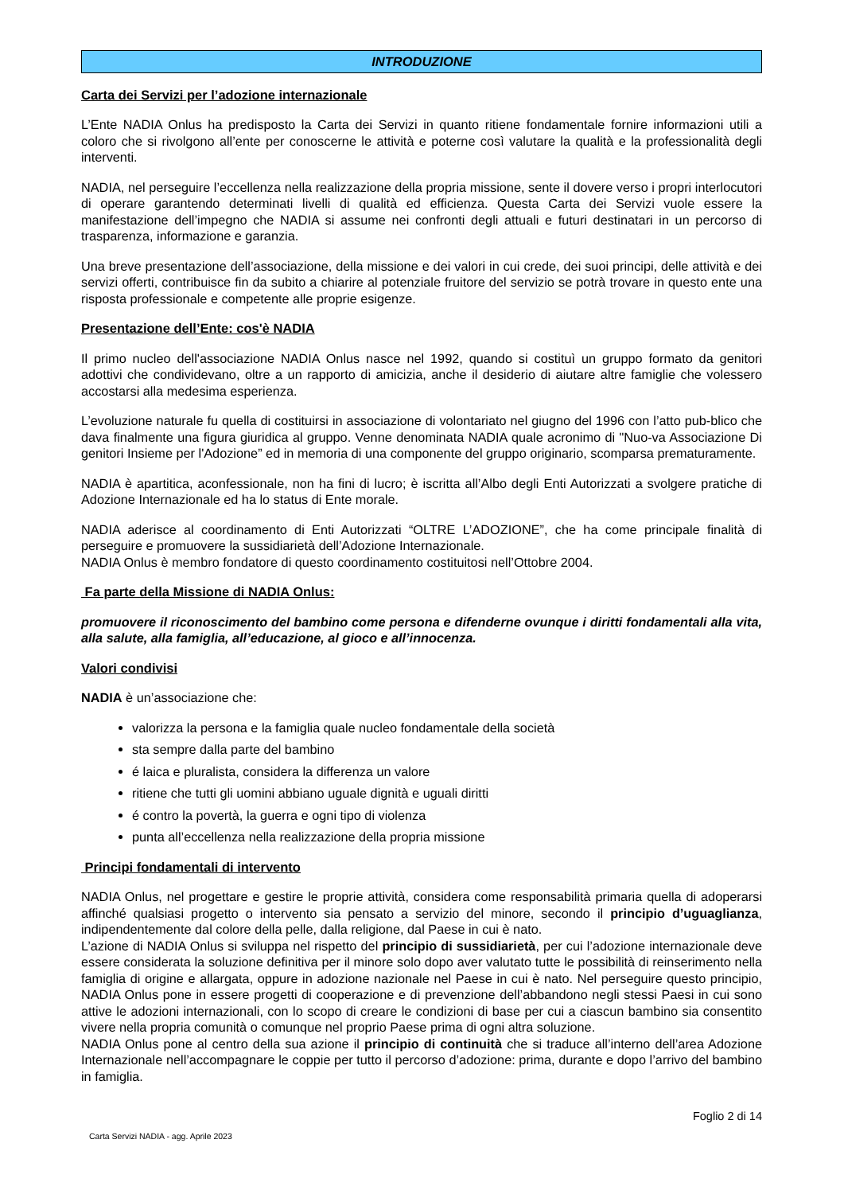INTRODUZIONE
Carta dei Servizi per l’adozione internazionale
L’Ente NADIA Onlus ha predisposto la Carta dei Servizi in quanto ritiene fondamentale fornire informazioni utili a coloro che si rivolgono all’ente per conoscerne le attività e poterne così valutare la qualità e la professionalità degli interventi.
NADIA, nel perseguire l’eccellenza nella realizzazione della propria missione, sente il dovere verso i propri interlocutori di operare garantendo determinati livelli di qualità ed efficienza. Questa Carta dei Servizi vuole essere la manifestazione dell’impegno che NADIA si assume nei confronti degli attuali e futuri destinatari in un percorso di trasparenza, informazione e garanzia.
Una breve presentazione dell’associazione, della missione e dei valori in cui crede, dei suoi principi, delle attività e dei servizi offerti, contribuisce fin da subito a chiarire al potenziale fruitore del servizio se potrà trovare in questo ente una risposta professionale e competente alle proprie esigenze.
Presentazione dell’Ente: cos'è NADIA
Il primo nucleo dell'associazione NADIA Onlus nasce nel 1992, quando si costituì un gruppo formato da genitori adottivi che condividevano, oltre a un rapporto di amicizia, anche il desiderio di aiutare altre famiglie che volessero accostarsi alla medesima esperienza.
L’evoluzione naturale fu quella di costituirsi in associazione di volontariato nel giugno del 1996 con l’atto pub-blico che dava finalmente una figura giuridica al gruppo. Venne denominata NADIA quale acronimo di "Nuo-va Associazione Di genitori Insieme per l'Adozione” ed in memoria di una componente del gruppo originario, scomparsa prematuramente.
NADIA è apartitica, aconfessionale, non ha fini di lucro; è iscritta all’Albo degli Enti Autorizzati a svolgere pratiche di Adozione Internazionale ed ha lo status di Ente morale.
NADIA aderisce al coordinamento di Enti Autorizzati “OLTRE L’ADOZIONE”, che ha come principale finalità di perseguire e promuovere la sussidiarietà dell’Adozione Internazionale.
NADIA Onlus è membro fondatore di questo coordinamento costituitosi nell’Ottobre 2004.
Fa parte della Missione di NADIA Onlus:
promuovere il riconoscimento del bambino come persona e difenderne ovunque i diritti fondamentali alla vita, alla salute, alla famiglia, all’educazione, al gioco e all’innocenza.
Valori condivisi
NADIA è un’associazione che:
valorizza la persona e la famiglia quale nucleo fondamentale della società
sta sempre dalla parte del bambino
é laica e pluralista, considera la differenza un valore
ritiene che tutti gli uomini abbiano uguale dignità e uguali diritti
é contro la povertà, la guerra e ogni tipo di violenza
punta all’eccellenza nella realizzazione della propria missione
Principi fondamentali di intervento
NADIA Onlus, nel progettare e gestire le proprie attività, considera come responsabilità primaria quella di adoperarsi affinché qualsiasi progetto o intervento sia pensato a servizio del minore, secondo il principio d’uguaglianza, indipendentemente dal colore della pelle, dalla religione, dal Paese in cui è nato.
L’azione di NADIA Onlus si sviluppa nel rispetto del principio di sussidiarietà, per cui l’adozione internazionale deve essere considerata la soluzione definitiva per il minore solo dopo aver valutato tutte le possibilità di reinserimento nella famiglia di origine e allargata, oppure in adozione nazionale nel Paese in cui è nato. Nel perseguire questo principio, NADIA Onlus pone in essere progetti di cooperazione e di prevenzione dell’abbandono negli stessi Paesi in cui sono attive le adozioni internazionali, con lo scopo di creare le condizioni di base per cui a ciascun bambino sia consentito vivere nella propria comunità o comunque nel proprio Paese prima di ogni altra soluzione.
NADIA Onlus pone al centro della sua azione il principio di continuità che si traduce all’interno dell’area Adozione Internazionale nell’accompagnare le coppie per tutto il percorso d’adozione: prima, durante e dopo l’arrivo del bambino in famiglia.
Foglio 2 di 14
Carta Servizi NADIA - agg. Aprile 2023